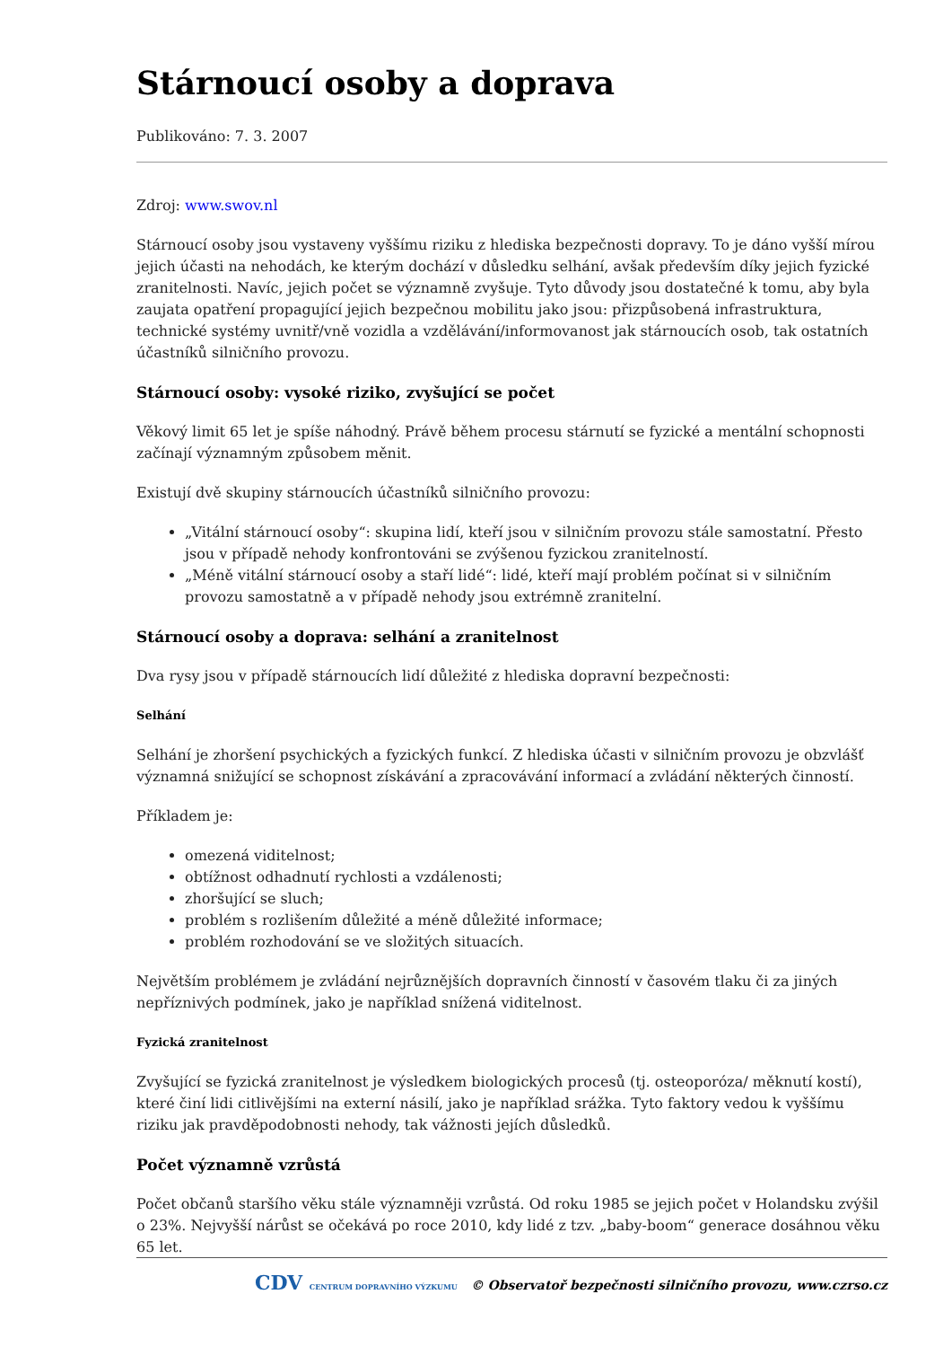Stárnoucí osoby a doprava
Publikováno: 7. 3. 2007
Zdroj: www.swov.nl
Stárnoucí osoby jsou vystaveny vyššímu riziku z hlediska bezpečnosti dopravy. To je dáno vyšší mírou jejich účasti na nehodách, ke kterým dochází v důsledku selhání, avšak především díky jejich fyzické zranitelnosti. Navíc, jejich počet se významně zvyšuje. Tyto důvody jsou dostatečné k tomu, aby byla zaujata opatření propagující jejich bezpečnou mobilitu jako jsou: přizpůsobená infrastruktura, technické systémy uvnitř/vně vozidla a vzdělávání/informovanost jak stárnoucích osob, tak ostatních účastníků silničního provozu.
Stárnoucí osoby: vysoké riziko, zvyšující se počet
Věkový limit 65 let je spíše náhodný. Právě během procesu stárnutí se fyzické a mentální schopnosti začínají významným způsobem měnit.
Existují dvě skupiny stárnoucích účastníků silničního provozu:
„Vitální stárnoucí osoby“: skupina lidí, kteří jsou v silničním provozu stále samostatní. Přesto jsou v případě nehody konfrontováni se zvýšenou fyzickou zranitelností.
„Méně vitální stárnoucí osoby a staří lidé“: lidé, kteří mají problém počínat si v silničním provozu samostatně a v případě nehody jsou extrémně zranitelní.
Stárnoucí osoby a doprava: selhání a zranitelnost
Dva rysy jsou v případě stárnoucích lidí důležité z hlediska dopravní bezpečnosti:
Selhání
Selhání je zhoršení psychických a fyzických funkcí. Z hlediska účasti v silničním provozu je obzvlášť významná snižující se schopnost získávání a zpracovávání informací a zvládání některých činností.
Příkladem je:
omezená viditelnost;
obtížnost odhadnutí rychlosti a vzdálenosti;
zhoršující se sluch;
problém s rozlišením důležité a méně důležité informace;
problém rozhodování se ve složitých situacích.
Největším problémem je zvládání nejrůznějších dopravních činností v časovém tlaku či za jiných nepříznivých podmínek, jako je například snížená viditelnost.
Fyzická zranitelnost
Zvyšující se fyzická zranitelnost je výsledkem biologických procesů (tj. osteoporóza/ měknutí kostí), které činí lidi citlivějšími na externí násilí, jako je například srážka. Tyto faktory vedou k vyššímu riziku jak pravděpodobnosti nehody, tak vážnosti jejích důsledků.
Počet významně vzrůstá
Počet občanů staršího věku stále významněji vzrůstá. Od roku 1985 se jejich počet v Holandsku zvýšil o 23%. Nejvyšší nárůst se očekává po roce 2010, kdy lidé z tzv. „baby-boom“ generace dosáhnou věku 65 let.
CDV CENTRUM DOPRAVNÍHO VÝZKUMU © Observatoř bezpečnosti silničního provozu, www.czrso.cz